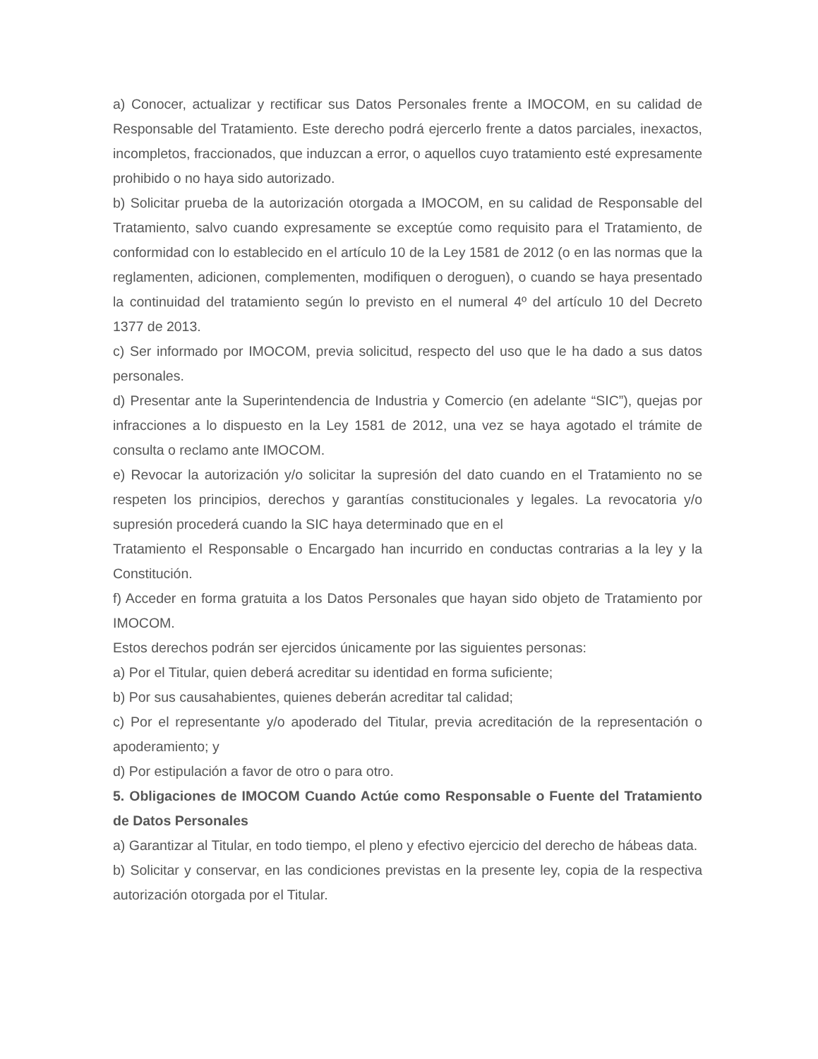a) Conocer, actualizar y rectificar sus Datos Personales frente a IMOCOM, en su calidad de Responsable del Tratamiento. Este derecho podrá ejercerlo frente a datos parciales, inexactos, incompletos, fraccionados, que induzcan a error, o aquellos cuyo tratamiento esté expresamente prohibido o no haya sido autorizado.
b) Solicitar prueba de la autorización otorgada a IMOCOM, en su calidad de Responsable del Tratamiento, salvo cuando expresamente se exceptúe como requisito para el Tratamiento, de conformidad con lo establecido en el artículo 10 de la Ley 1581 de 2012 (o en las normas que la reglamenten, adicionen, complementen, modifiquen o deroguen), o cuando se haya presentado la continuidad del tratamiento según lo previsto en el numeral 4º del artículo 10 del Decreto 1377 de 2013.
c) Ser informado por IMOCOM, previa solicitud, respecto del uso que le ha dado a sus datos personales.
d) Presentar ante la Superintendencia de Industria y Comercio (en adelante “SIC”), quejas por infracciones a lo dispuesto en la Ley 1581 de 2012, una vez se haya agotado el trámite de consulta o reclamo ante IMOCOM.
e) Revocar la autorización y/o solicitar la supresión del dato cuando en el Tratamiento no se respeten los principios, derechos y garantías constitucionales y legales. La revocatoria y/o supresión procederá cuando la SIC haya determinado que en el
Tratamiento el Responsable o Encargado han incurrido en conductas contrarias a la ley y la Constitución.
f) Acceder en forma gratuita a los Datos Personales que hayan sido objeto de Tratamiento por IMOCOM.
Estos derechos podrán ser ejercidos únicamente por las siguientes personas:
a) Por el Titular, quien deberá acreditar su identidad en forma suficiente;
b) Por sus causahabientes, quienes deberán acreditar tal calidad;
c) Por el representante y/o apoderado del Titular, previa acreditación de la representación o apoderamiento; y
d) Por estipulación a favor de otro o para otro.
5. Obligaciones de IMOCOM Cuando Actúe como Responsable o Fuente del Tratamiento de Datos Personales
a) Garantizar al Titular, en todo tiempo, el pleno y efectivo ejercicio del derecho de hábeas data.
b) Solicitar y conservar, en las condiciones previstas en la presente ley, copia de la respectiva autorización otorgada por el Titular.